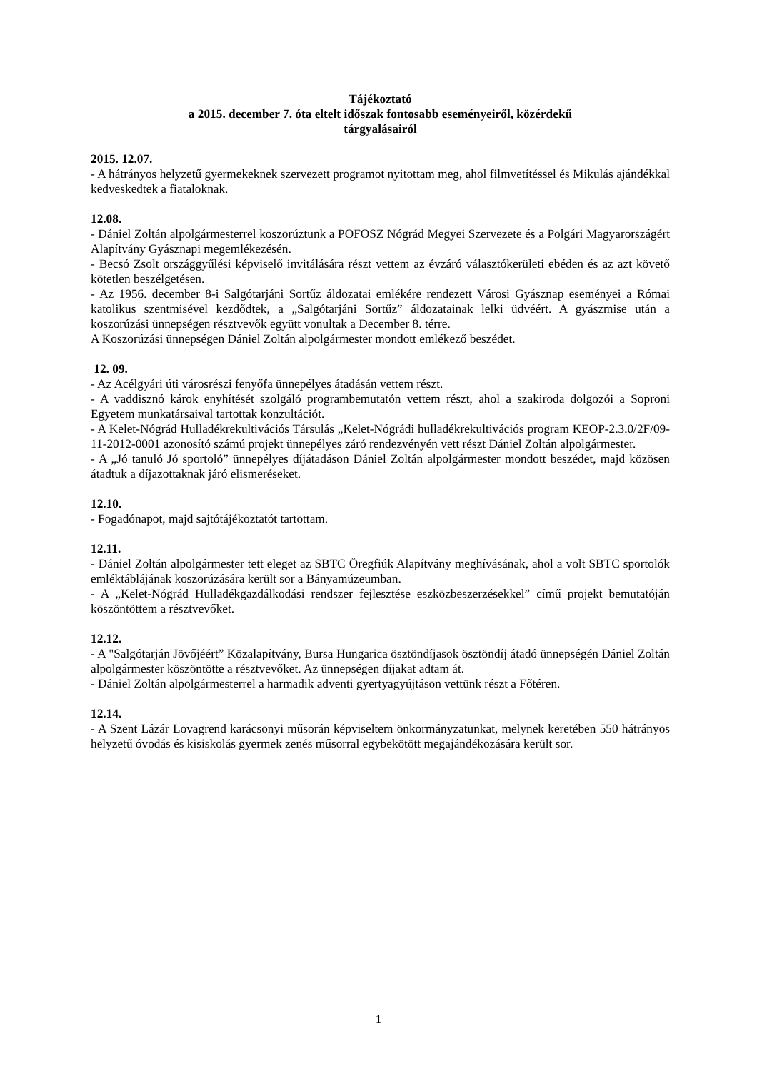Tájékoztató
a 2015. december 7. óta eltelt időszak fontosabb eseményeiről, közérdekű
tárgyalásairól
2015. 12.07.
- A hátrányos helyzetű gyermekeknek szervezett programot nyitottam meg, ahol filmvetítéssel és Mikulás ajándékkal kedveskedtek a fiataloknak.
12.08.
- Dániel Zoltán alpolgármesterrel koszorúztunk a POFOSZ Nógrád Megyei Szervezete és a Polgári Magyarországért Alapítvány Gyásznapi megemlékezésén.
- Becsó Zsolt országgyűlési képviselő invitálására részt vettem az évzáró választókerületi ebéden és az azt követő kötetlen beszélgetésen.
- Az 1956. december 8-i Salgótarjáni Sortűz áldozatai emlékére rendezett Városi Gyásznap eseményei a Római katolikus szentmisével kezdődtek, a „Salgótarjáni Sortűz” áldozatainak lelki üdvéért. A gyászmise után a koszorúzási ünnepségen résztvevők együtt vonultak a December 8. térre.
A Koszorúzási ünnepségen Dániel Zoltán alpolgármester mondott emlékező beszédet.
12. 09.
- Az Acélgyári úti városrészi fenyőfa ünnepélyes átadásán vettem részt.
- A vaddisznó károk enyhítését szolgáló programbemutatón vettem részt, ahol a szakiroda dolgozói a Soproni Egyetem munkatársaival tartottak konzultációt.
- A Kelet-Nógrád Hulladékrekultivációs Társulás „Kelet-Nógrádi hulladékrekultivációs program KEOP-2.3.0/2F/09-11-2012-0001 azonosító számú projekt ünnepélyes záró rendezvényén vett részt Dániel Zoltán alpolgármester.
- A „Jó tanuló Jó sportoló” ünnepélyes díjátadáson Dániel Zoltán alpolgármester mondott beszédet, majd közösen átadtuk a díjazottaknak járó elismeréseket.
12.10.
- Fogadónapot, majd sajtótájékoztatót tartottam.
12.11.
- Dániel Zoltán alpolgármester tett eleget az SBTC Öregfiúk Alapítvány meghívásának, ahol a volt SBTC sportolók emléktáblájának koszorúzására került sor a Bányamúzeumban.
- A „Kelet-Nógrád Hulladékgazdálkodási rendszer fejlesztése eszközbeszerzésekkel” című projekt bemutatóján köszöntöttem a résztvevőket.
12.12.
- A "Salgótarján Jövőjéért” Közalapítvány, Bursa Hungarica ösztöndíjasok ösztöndíj átadó ünnepségén Dániel Zoltán alpolgármester köszöntötte a résztvevőket. Az ünnepségen díjakat adtam át.
- Dániel Zoltán alpolgármesterrel a harmadik adventi gyertyagyújtáson vettünk részt a Főtéren.
12.14.
- A Szent Lázár Lovagrend karácsonyi műsorán képviseltem önkormányzatunkat, melynek keretében 550 hátrányos helyzetű óvodás és kisiskolás gyermek zenés műsorral egybekötött megajándékozására került sor.
1